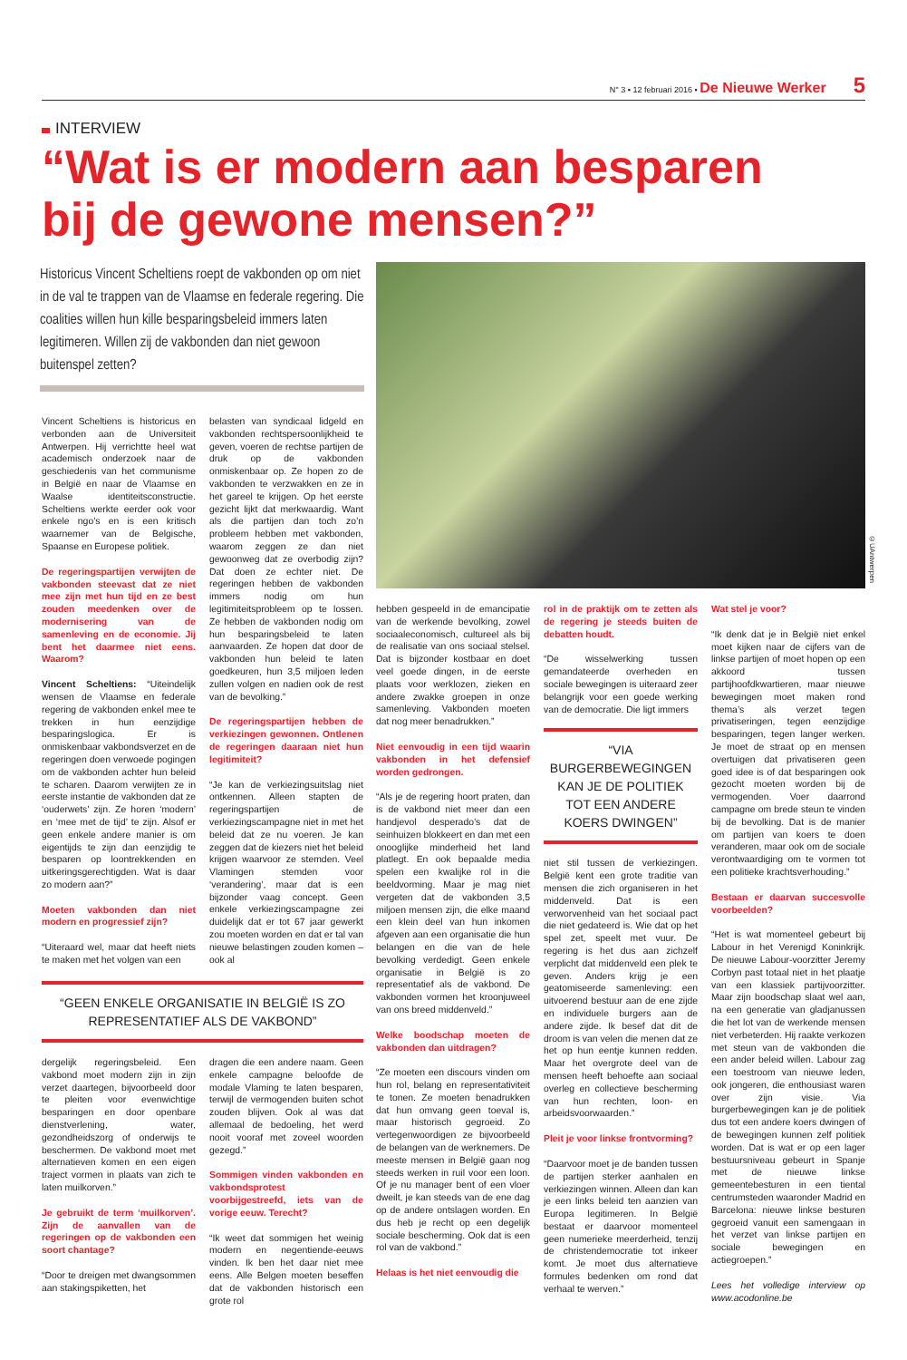N° 3 ▪ 12 februari 2016 ▪ De Nieuwe Werker 5
INTERVIEW
“Wat is er modern aan besparen
bij de gewone mensen?”
Historicus Vincent Scheltiens roept de vakbonden op om niet in de val te trappen van de Vlaamse en federale regering. Die coalities willen hun kille besparingsbeleid immers laten legitimeren. Willen zij de vakbonden dan niet gewoon buitenspel zetten?
©UAntwerpen
Vincent Scheltiens is historicus en verbonden aan de Universiteit Antwerpen. Hij verrichtte heel wat academisch onderzoek naar de geschiedenis van het communisme in België en naar de Vlaamse en Waalse identiteitsconstructie. Scheltiens werkte eerder ook voor enkele ngo’s en is een kritisch waarnemer van de Belgische, Spaanse en Europese politiek.
De regeringspartijen verwijten de vakbonden steevast dat ze niet mee zijn met hun tijd en ze best zouden meedenken over de modernisering van de samenleving en de economie. Jij bent het daarmee niet eens. Waarom?
Vincent Scheltiens: “Uiteindelijk wensen de Vlaamse en federale regering de vakbonden enkel mee te trekken in hun eenzijdige besparingslogica. Er is onmiskenbaar vakbondsverzet en de regeringen doen verwoede pogingen om de vakbonden achter hun beleid te scharen. Daarom verwijten ze in eerste instantie de vakbonden dat ze ‘ouderwets’ zijn. Ze horen ‘modern’ en ‘mee met de tijd’ te zijn. Alsof er geen enkele andere manier is om eigentijds te zijn dan eenzijdig te besparen op loontrekkenden en uitkeringsgerechtigden. Wat is daar zo modern aan?”
Moeten vakbonden dan niet modern en progressief zijn?
“Uiteraard wel, maar dat heeft niets te maken met het volgen van een
belasten van syndicaal lidgeld en vakbonden rechtspersoonlijkheid te geven, voeren de rechtse partijen de druk op de vakbonden onmiskenbaar op. Ze hopen zo de vakbonden te verzwakken en ze in het gareel te krijgen. Op het eerste gezicht lijkt dat merkwaardig. Want als die partijen dan toch zo’n probleem hebben met vakbonden, waarom zeggen ze dan niet gewoonweg dat ze overbodig zijn? Dat doen ze echter niet. De regeringen hebben de vakbonden immers nodig om hun legitimiteitsprobleem op te lossen. Ze hebben de vakbonden nodig om hun besparingsbeleid te laten aanvaarden. Ze hopen dat door de vakbonden hun beleid te laten goedkeuren, hun 3,5 miljoen leden zullen volgen en nadien ook de rest van de bevolking.”
De regeringspartijen hebben de verkiezingen gewonnen. Ontlenen de regeringen daaraan niet hun legitimiteit?
“Je kan de verkiezingsuitslag niet ontkennen. Alleen stapten de regeringspartijen de verkiezingscampagne niet in met het beleid dat ze nu voeren. Je kan zeggen dat de kiezers niet het beleid krijgen waarvoor ze stemden. Veel Vlamingen stemden voor ‘verandering’, maar dat is een bijzonder vaag concept. Geen enkele verkiezingscampagne zei duidelijk dat er tot 67 jaar gewerkt zou moeten worden en dat er tal van nieuwe belastingen zouden komen – ook al
“GEEN ENKELE ORGANISATIE IN BELGIË IS ZO REPRESENTATIEF ALS DE VAKBOND”
dergelijk regeringsbeleid. Een vakbond moet modern zijn in zijn verzet daartegen, bijvoorbeeld door te pleiten voor evenwichtige besparingen en door openbare dienstverlening, water, gezondheidszorg of onderwijs te beschermen. De vakbond moet met alternatieven komen en een eigen traject vormen in plaats van zich te laten muilkorven.”
Je gebruikt de term ‘muilkorven’. Zijn de aanvallen van de regeringen op de vakbonden een soort chantage?
“Door te dreigen met dwangsommen aan stakingspiketten, het
dragen die een andere naam. Geen enkele campagne beloofde de modale Vlaming te laten besparen, terwijl de vermogenden buiten schot zouden blijven. Ook al was dat allemaal de bedoeling, het werd nooit vooraf met zoveel woorden gezegd.”
Sommigen vinden vakbonden en vakbondsprotest voorbijgestreefd, iets van de vorige eeuw. Terecht?
“Ik weet dat sommigen het weinig modern en negentiende-eeuws vinden. Ik ben het daar niet mee eens. Alle Belgen moeten beseffen dat de vakbonden historisch een grote rol
hebben gespeeld in de emancipatie van de werkende bevolking, zowel sociaaleconomisch, cultureel als bij de realisatie van ons sociaal stelsel. Dat is bijzonder kostbaar en doet veel goede dingen, in de eerste plaats voor werklozen, zieken en andere zwakke groepen in onze samenleving. Vakbonden moeten dat nog meer benadrukken.”
Niet eenvoudig in een tijd waarin vakbonden in het defensief worden gedrongen.
“Als je de regering hoort praten, dan is de vakbond niet meer dan een handjevol desperado’s dat de seinhuizen blokkeert en dan met een onooglijke minderheid het land platlegt. En ook bepaalde media spelen een kwalijke rol in die beeldvorming. Maar je mag niet vergeten dat de vakbonden 3,5 miljoen mensen zijn, die elke maand een klein deel van hun inkomen afgeven aan een organisatie die hun belangen en die van de hele bevolking verdedigt. Geen enkele organisatie in België is zo representatief als de vakbond. De vakbonden vormen het kroonjuweel van ons breed middenveld.”
Welke boodschap moeten de vakbonden dan uitdragen?
“Ze moeten een discours vinden om hun rol, belang en representativiteit te tonen. Ze moeten benadrukken dat hun omvang geen toeval is, maar historisch gegroeid. Zo vertegenwoordigen ze bijvoorbeeld de belangen van de werknemers. De meeste mensen in België gaan nog steeds werken in ruil voor een loon. Of je nu manager bent of een vloer dweilt, je kan steeds van de ene dag op de andere ontslagen worden. En dus heb je recht op een degelijk sociale bescherming. Ook dat is een rol van de vakbond.”
Helaas is het niet eenvoudig die
rol in de praktijk om te zetten als de regering je steeds buiten de debatten houdt.
“De wisselwerking tussen gemandateerde overheden en sociale bewegingen is uiteraard zeer belangrijk voor een goede werking van de democratie. Die ligt immers
“VIA BURGERBEWEGINGEN KAN JE DE POLITIEK TOT EEN ANDERE KOERS DWINGEN”
niet stil tussen de verkiezingen. België kent een grote traditie van mensen die zich organiseren in het middenveld. Dat is een verworvenheid van het sociaal pact die niet gedateerd is. Wie dat op het spel zet, speelt met vuur. De regering is het dus aan zichzelf verplicht dat middenveld een plek te geven. Anders krijg je een geatomiseerde samenleving: een uitvoerend bestuur aan de ene zijde en individuele burgers aan de andere zijde. Ik besef dat dit de droom is van velen die menen dat ze het op hun eentje kunnen redden. Maar het overgrote deel van de mensen heeft behoefte aan sociaal overleg en collectieve bescherming van hun rechten, loon- en arbeidsvoorwaarden.”
Pleit je voor linkse frontvorming?
“Daarvoor moet je de banden tussen de partijen sterker aanhalen en verkiezingen winnen. Alleen dan kan je een links beleid ten aanzien van Europa legitimeren. In België bestaat er daarvoor momenteel geen numerieke meerderheid, tenzij de christendemocratie tot inkeer komt. Je moet dus alternatieve formules bedenken om rond dat verhaal te werven.”
Wat stel je voor?
“Ik denk dat je in België niet enkel moet kijken naar de cijfers van de linkse partijen of moet hopen op een akkoord tussen partijhoofdkwartieren, maar nieuwe bewegingen moet maken rond thema’s als verzet tegen privatiseringen, tegen eenzijdige besparingen, tegen langer werken. Je moet de straat op en mensen overtuigen dat privatiseren geen goed idee is of dat besparingen ook gezocht moeten worden bij de vermogenden. Voer daarrond campagne om brede steun te vinden bij de bevolking. Dat is de manier om partijen van koers te doen veranderen, maar ook om de sociale verontwaardiging om te vormen tot een politieke krachtsverhouding.”
Bestaan er daarvan succesvolle voorbeelden?
“Het is wat momenteel gebeurt bij Labour in het Verenigd Koninkrijk. De nieuwe Labour-voorzitter Jeremy Corbyn past totaal niet in het plaatje van een klassiek partijvoorzitter. Maar zijn boodschap slaat wel aan, na een generatie van gladjanussen die het lot van de werkende mensen niet verbeterden. Hij raakte verkozen met steun van de vakbonden die een ander beleid willen. Labour zag een toestroom van nieuwe leden, ook jongeren, die enthousiast waren over zijn visie. Via burgerbewegingen kan je de politiek dus tot een andere koers dwingen of de bewegingen kunnen zelf politiek worden. Dat is wat er op een lager bestuursniveau gebeurt in Spanje met de nieuwe linkse gemeentebesturen in een tiental centrumsteden waaronder Madrid en Barcelona: nieuwe linkse besturen gegroeid vanuit een samengaan in het verzet van linkse partijen en sociale bewegingen en actiegroepen.”
Lees het volledige interview op www.acodonline.be